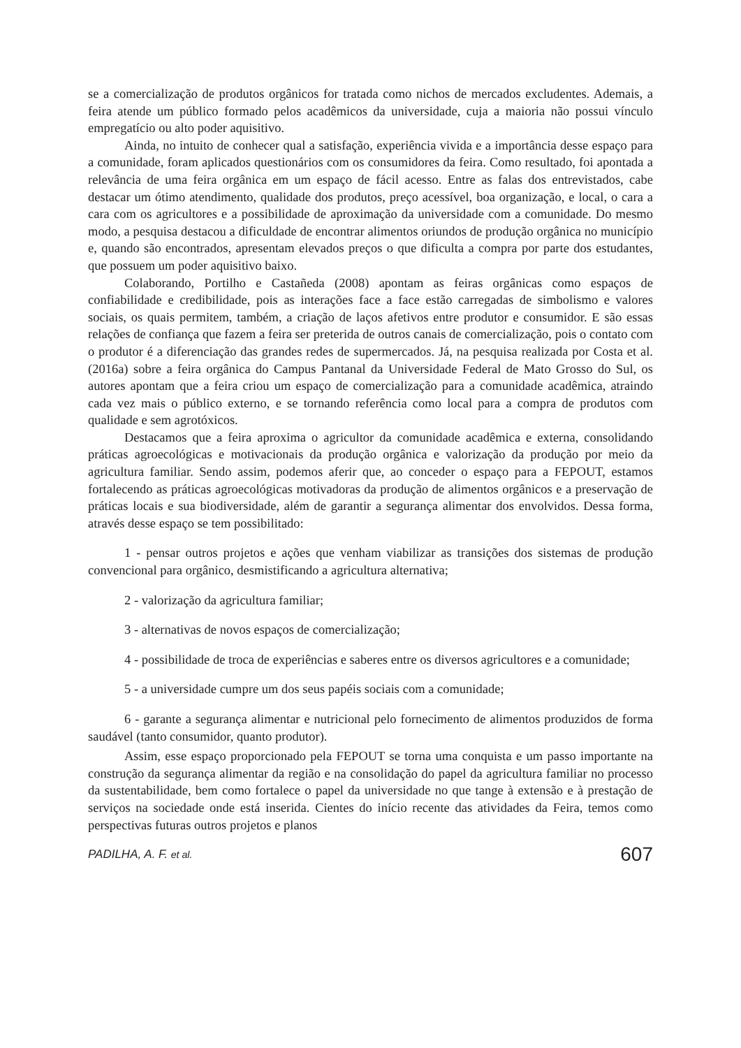se a comercialização de produtos orgânicos for tratada como nichos de mercados excludentes. Ademais, a feira atende um público formado pelos acadêmicos da universidade, cuja a maioria não possui vínculo empregatício ou alto poder aquisitivo.
Ainda, no intuito de conhecer qual a satisfação, experiência vivida e a importância desse espaço para a comunidade, foram aplicados questionários com os consumidores da feira. Como resultado, foi apontada a relevância de uma feira orgânica em um espaço de fácil acesso. Entre as falas dos entrevistados, cabe destacar um ótimo atendimento, qualidade dos produtos, preço acessível, boa organização, e local, o cara a cara com os agricultores e a possibilidade de aproximação da universidade com a comunidade. Do mesmo modo, a pesquisa destacou a dificuldade de encontrar alimentos oriundos de produção orgânica no município e, quando são encontrados, apresentam elevados preços o que dificulta a compra por parte dos estudantes, que possuem um poder aquisitivo baixo.
Colaborando, Portilho e Castañeda (2008) apontam as feiras orgânicas como espaços de confiabilidade e credibilidade, pois as interações face a face estão carregadas de simbolismo e valores sociais, os quais permitem, também, a criação de laços afetivos entre produtor e consumidor. E são essas relações de confiança que fazem a feira ser preterida de outros canais de comercialização, pois o contato com o produtor é a diferenciação das grandes redes de supermercados. Já, na pesquisa realizada por Costa et al. (2016a) sobre a feira orgânica do Campus Pantanal da Universidade Federal de Mato Grosso do Sul, os autores apontam que a feira criou um espaço de comercialização para a comunidade acadêmica, atraindo cada vez mais o público externo, e se tornando referência como local para a compra de produtos com qualidade e sem agrotóxicos.
Destacamos que a feira aproxima o agricultor da comunidade acadêmica e externa, consolidando práticas agroecológicas e motivacionais da produção orgânica e valorização da produção por meio da agricultura familiar. Sendo assim, podemos aferir que, ao conceder o espaço para a FEPOUT, estamos fortalecendo as práticas agroecológicas motivadoras da produção de alimentos orgânicos e a preservação de práticas locais e sua biodiversidade, além de garantir a segurança alimentar dos envolvidos. Dessa forma, através desse espaço se tem possibilitado:
1 - pensar outros projetos e ações que venham viabilizar as transições dos sistemas de produção convencional para orgânico, desmistificando a agricultura alternativa;
2 - valorização da agricultura familiar;
3 - alternativas de novos espaços de comercialização;
4 - possibilidade de troca de experiências e saberes entre os diversos agricultores e a comunidade;
5 - a universidade cumpre um dos seus papéis sociais com a comunidade;
6 - garante a segurança alimentar e nutricional pelo fornecimento de alimentos produzidos de forma saudável (tanto consumidor, quanto produtor).
Assim, esse espaço proporcionado pela FEPOUT se torna uma conquista e um passo importante na construção da segurança alimentar da região e na consolidação do papel da agricultura familiar no processo da sustentabilidade, bem como fortalece o papel da universidade no que tange à extensão e à prestação de serviços na sociedade onde está inserida. Cientes do início recente das atividades da Feira, temos como perspectivas futuras outros projetos e planos
PADILHA, A. F. et al. 607